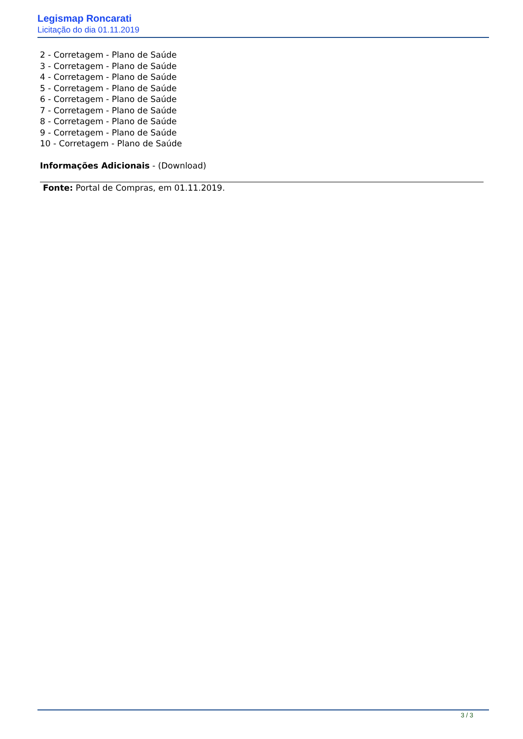Legismap Roncarati
Licitação do dia 01.11.2019
2 - Corretagem - Plano de Saúde
3 - Corretagem - Plano de Saúde
4 - Corretagem - Plano de Saúde
5 - Corretagem - Plano de Saúde
6 - Corretagem - Plano de Saúde
7 - Corretagem - Plano de Saúde
8 - Corretagem - Plano de Saúde
9 - Corretagem - Plano de Saúde
10 - Corretagem - Plano de Saúde
Informações Adicionais - (Download)
Fonte: Portal de Compras, em 01.11.2019.
3 / 3